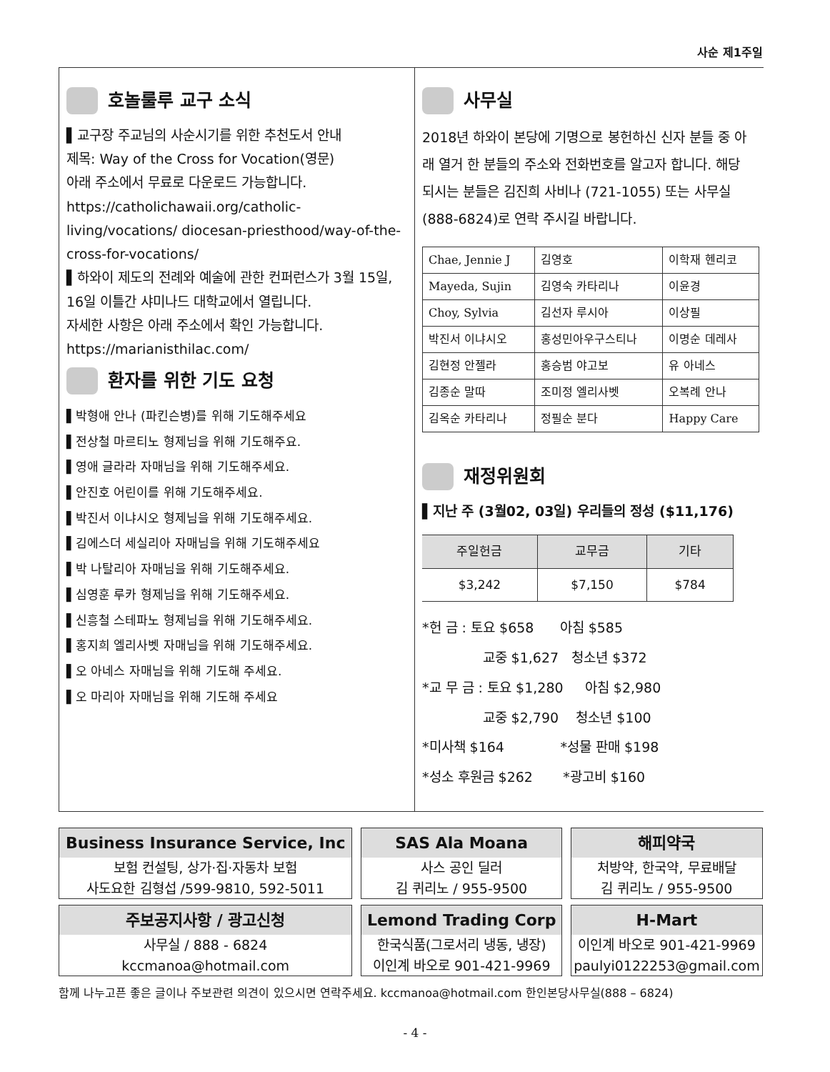사순 제1주일
호놀룰루 교구 소식
▌교구장 주교님의 사순시기를 위한 추천도서 안내
제목: Way of the Cross for Vocation(영문)
아래 주소에서 무료로 다운로드 가능합니다.
https://catholichawaii.org/catholic-living/vocations/ diocesan-priesthood/way-of-the-cross-for-vocations/
▌하와이 제도의 전례와 예술에 관한 컨퍼런스가 3월 15일, 16일 이틀간 샤미나드 대학교에서 열립니다.
자세한 사항은 아래 주소에서 확인 가능합니다.
https://marianisthilac.com/
환자를 위한 기도 요청
▌박형애 안나 (파킨슨병)를 위해 기도해주세요
▌전상철 마르티노 형제님을 위해 기도해주요.
▌영애 글라라 자매님을 위해 기도해주세요.
▌안진호 어린이를 위해 기도해주세요.
▌박진서 이냐시오 형제님을 위해 기도해주세요.
▌김에스더 세실리아 자매님을 위해 기도해주세요
▌박 나탈리아 자매님을 위해 기도해주세요.
▌심영훈 루카 형제님을 위해 기도해주세요.
▌신흥철 스테파노 형제님을 위해 기도해주세요.
▌홍지희 엘리사벳 자매님을 위해 기도해주세요.
▌오 아네스 자매님을 위해 기도해 주세요.
▌오 마리아 자매님을 위해 기도해 주세요
사무실
2018년 하와이 본당에 기명으로 봉헌하신 신자 분들 중 아래 열거 한 분들의 주소와 전화번호를 알고자 합니다. 해당 되시는 분들은 김진희 사비나 (721-1055) 또는 사무실 (888-6824)로 연락 주시길 바랍니다.
| Chae, Jennie J | 김영호 | 이학재 헨리코 |
| Mayeda, Sujin | 김영숙 카타리나 | 이윤경 |
| Choy, Sylvia | 김선자 루시아 | 이상필 |
| 박진서 이냐시오 | 홍성민아우구스티나 | 이명순 데레사 |
| 김현정 안젤라 | 홍승범 야고보 | 유 아네스 |
| 김종순 말따 | 조미정 엘리사벳 | 오복례 안나 |
| 김옥순 카타리나 | 정필순 분다 | Happy Care |
재정위원회
▌지난 주 (3월02, 03일) 우리들의 정성 ($11,176)
| 주일헌금 | 교무금 | 기타 |
| --- | --- | --- |
| $3,242 | $7,150 | $784 |
*헌 금 : 토요 $658 아침 $585
교중 $1,627 청소년 $372
*교 무 금 : 토요 $1,280 아침 $2,980
교중 $2,790 청소년 $100
*미사책 $164 *성물 판매 $198
*성소 후원금 $262 *광고비 $160
| Business Insurance Service, Inc 보험 컨설팅, 상가·집·자동차 보험 사도요한 김형섭 /599-9810, 592-5011 | SAS Ala Moana 사스 공인 딜러 김 퀴리노 / 955-9500 | 해피약국 처방약, 한국약, 무료배달 김 퀴리노 / 955-9500 |
| 주보공지사항 / 광고신청 사무실 / 888 - 6824 kccmanoa@hotmail.com | Lemond Trading Corp 한국식품(그로서리 냉동, 냉장) 이인계 바오로 901-421-9969 | H-Mart 이인계 바오로 901-421-9969 paulyi0122253@gmail.com |
함께 나누고픈 좋은 글이나 주보관련 의견이 있으시면 연락주세요. kccmanoa@hotmail.com 한인본당사무실(888 – 6824)
- 4 -